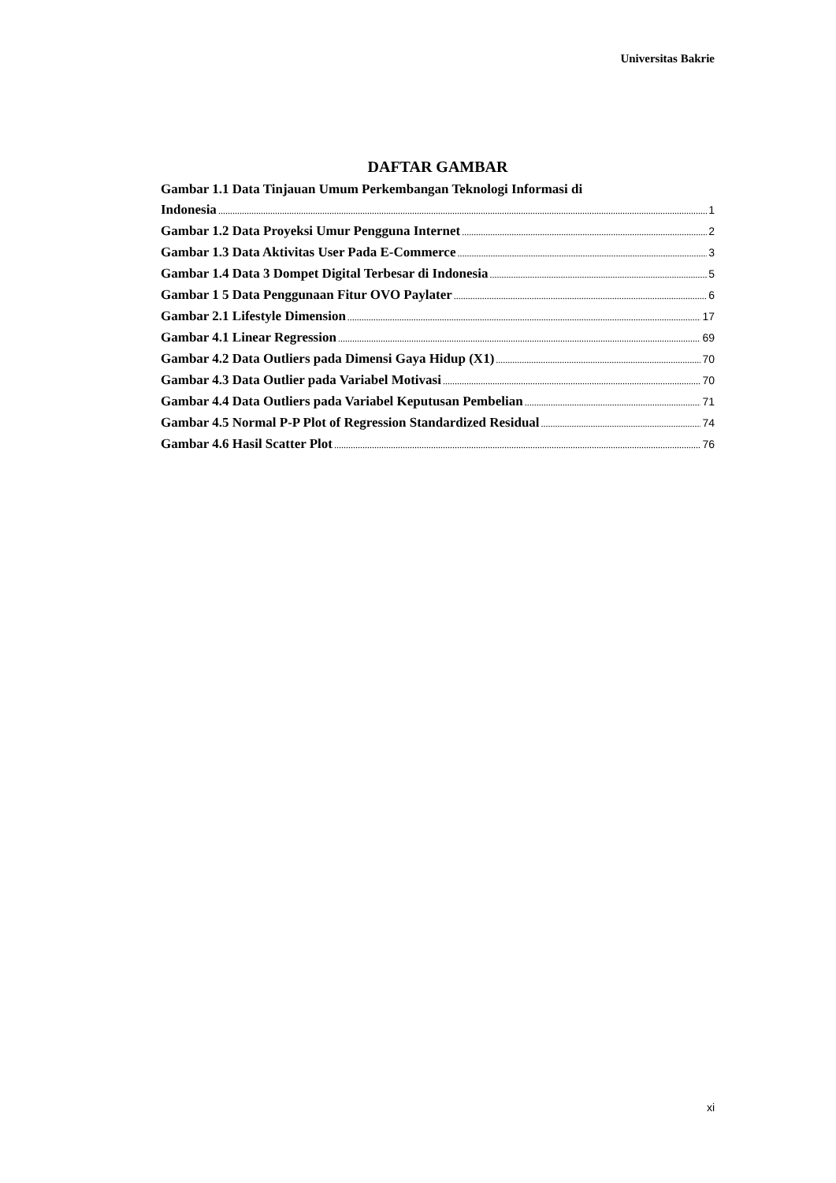Universitas Bakrie
DAFTAR GAMBAR
Gambar 1.1 Data Tinjauan Umum Perkembangan Teknologi Informasi di
Indonesia 1
Gambar 1.2 Data Proyeksi Umur Pengguna Internet 2
Gambar 1.3 Data Aktivitas User Pada E-Commerce 3
Gambar 1.4 Data 3 Dompet Digital Terbesar di Indonesia 5
Gambar 1 5 Data Penggunaan Fitur OVO Paylater 6
Gambar 2.1 Lifestyle Dimension 17
Gambar 4.1 Linear Regression 69
Gambar 4.2 Data Outliers pada Dimensi Gaya Hidup (X1) 70
Gambar 4.3 Data Outlier pada Variabel Motivasi 70
Gambar 4.4 Data Outliers pada Variabel Keputusan Pembelian 71
Gambar 4.5 Normal P-P Plot of Regression Standardized Residual 74
Gambar 4.6 Hasil Scatter Plot 76
xi